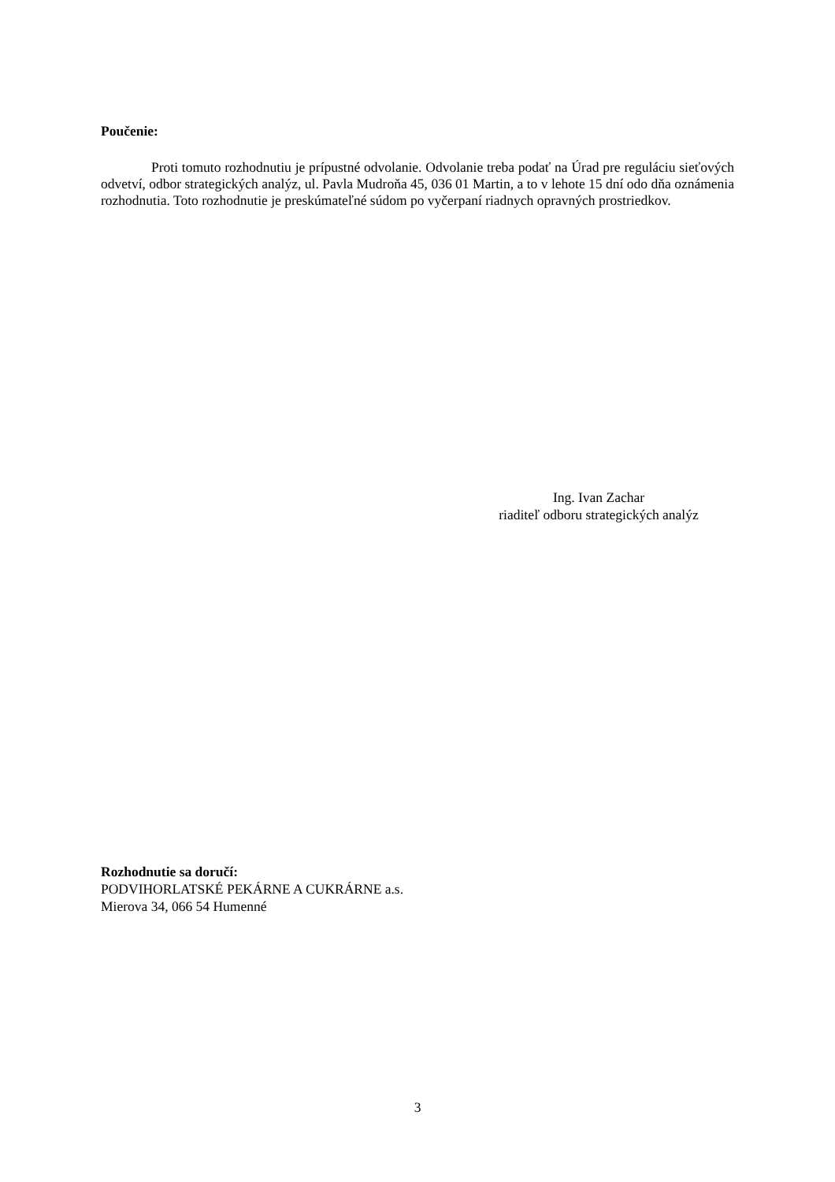Poučenie:
Proti tomuto rozhodnutiu je prípustné odvolanie. Odvolanie treba podať na Úrad pre reguláciu sieťových odvetví, odbor strategických analýz, ul. Pavla Mudroňa 45, 036 01 Martin, a to v lehote 15 dní odo dňa oznámenia rozhodnutia. Toto rozhodnutie je preskúmateľné súdom po vyčerpaní riadnych opravných prostriedkov.
Ing. Ivan Zachar
riaditeľ odboru strategických analýz
Rozhodnutie sa doručí:
PODVIHORLATSKÉ PEKÁRNE A CUKRÁRNE a.s.
Mierova 34, 066 54 Humenné
3